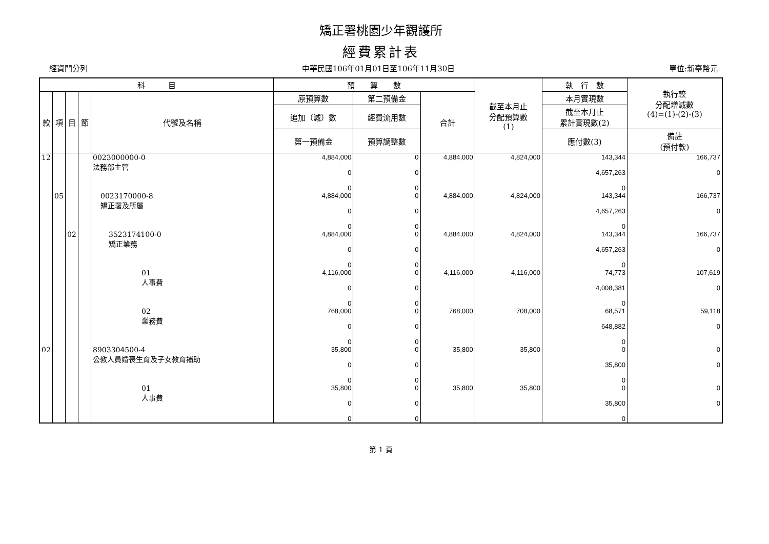矯正署桃園少年觀護所
經費累計表
經資門分列 中華民國106年01月01日至106年11月30日 單位:新臺幣元
| 科 目 | | | | | 預 算 數 | | | 截至本月止 分配預算數 (1) | 執 行 數 | 執行較 分配增減數 (4)=(1)-(2)-(3) |
| --- | --- | --- | --- | --- | --- | --- | --- | --- | --- | --- |
| 款 | 項 | 目 | 節 | 代號及名稱 | 原預算數 | 第二預備金 | 合計 | | 本月實現數 | |
| | | | | | 追加（減）數 | 經費流用數 | | | 截至本月止 累計實現數(2) | |
| | | | | | 第一預備金 | 預算調整數 | | | 應付數(3) | 備註 (預付款) |
| 12 | | | | 0023000000-0 法務部主管 | 4,884,000 0 0 | 0 0 0 | 4,884,000 | 4,824,000 | 143,344 4,657,263 0 | 166,737 0 |
| | 05 | | | 0023170000-8 矯正署及所屬 | 4,884,000 0 0 | 0 0 0 | 4,884,000 | 4,824,000 | 143,344 4,657,263 0 | 166,737 0 |
| | | 02 | | 3523174100-0 矯正業務 | 4,884,000 0 0 | 0 0 0 | 4,884,000 | 4,824,000 | 143,344 4,657,263 0 | 166,737 0 |
| | | | | 01 人事費 | 4,116,000 0 0 | 0 0 0 | 4,116,000 | 4,116,000 | 74,773 4,008,381 0 | 107,619 0 |
| | | | | 02 業務費 | 768,000 0 0 | 0 0 0 | 768,000 | 708,000 | 68,571 648,882 0 | 59,118 0 |
| 02 | | | | 8903304500-4 公教人員婚喪生育及子女教育補助 | 35,800 0 0 | 0 0 0 | 35,800 | 35,800 | 0 35,800 0 | 0 0 |
| | | | | 01 人事費 | 35,800 0 0 | 0 0 0 | 35,800 | 35,800 | 0 35,800 0 | 0 0 |
第 1 頁